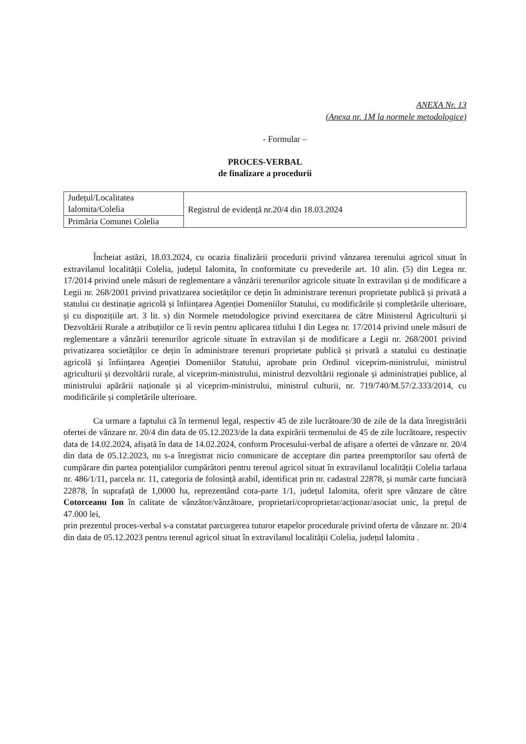ANEXA Nr. 13
(Anexa nr. 1M la normele metodologice)
- Formular –
PROCES-VERBAL
de finalizare a procedurii
| Județul/Localitatea Ialomita/Colelia | Registrul de evidență nr.20/4 din 18.03.2024 |
| Primăria Comunei Colelia | |
Încheiat astăzi, 18.03.2024, cu ocazia finalizării procedurii privind vânzarea terenului agricol situat în extravilanul localității Colelia, județul Ialomita, în conformitate cu prevederile art. 10 alin. (5) din Legea nr. 17/2014 privind unele măsuri de reglementare a vânzării terenurilor agricole situate în extravilan și de modificare a Legii nr. 268/2001 privind privatizarea societăților ce dețin în administrare terenuri proprietate publică și privată a statului cu destinație agricolă și înființarea Agenției Domeniilor Statului, cu modificările și completările ulterioare, și cu dispozițiile art. 3 lit. s) din Normele metodologice privind exercitarea de către Ministerul Agriculturii și Dezvoltării Rurale a atribuțiilor ce îi revin pentru aplicarea titlului I din Legea nr. 17/2014 privind unele măsuri de reglementare a vânzării terenurilor agricole situate în extravilan și de modificare a Legii nr. 268/2001 privind privatizarea societăților ce dețin în administrare terenuri proprietate publică și privată a statului cu destinație agricolă și înființarea Agenției Domeniilor Statului, aprobate prin Ordinul viceprim-ministrului, ministrul agriculturii și dezvoltării rurale, al viceprim-ministrului, ministrul dezvoltării regionale și administrației publice, al ministrului apărării naționale și al viceprim-ministrului, ministrul culturii, nr. 719/740/M.57/2.333/2014, cu modificările și completările ulterioare.
Ca urmare a faptului că în termenul legal, respectiv 45 de zile lucrătoare/30 de zile de la data înregistrării ofertei de vânzare nr. 20/4 din data de 05.12.2023/de la data expirării termenului de 45 de zile lucrătoare, respectiv data de 14.02.2024, afișată în data de 14.02.2024, conform Procesului-verbal de afișare a ofertei de vânzare nr. 20/4 din data de 05.12.2023, nu s-a înregistrat nicio comunicare de acceptare din partea preemptorilor sau ofertă de cumpărare din partea potențialilor cumpărători pentru terenul agricol situat în extravilanul localității Colelia tarlaua nr. 486/1/11, parcela nr. 11, categoria de folosință arabil, identificat prin nr. cadastral 22878, și număr carte funciară 22878, în suprafață de 1,0000 ha, reprezentând cota-parte 1/1, județul Ialomita, oferit spre vânzare de către Cotorceanu Ion în calitate de vânzător/vânzătoare, proprietari/coproprietar/acționar/asociat unic, la prețul de 47.000 lei,
prin prezentul proces-verbal s-a constatat parcurgerea tuturor etapelor procedurale privind oferta de vânzare nr. 20/4 din data de 05.12.2023 pentru terenul agricol situat în extravilanul localității Colelia, județul Ialomita .